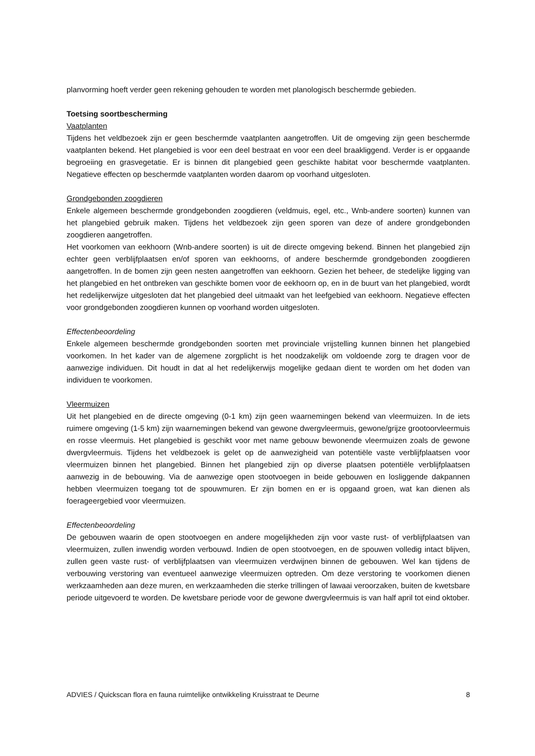planvorming hoeft verder geen rekening gehouden te worden met planologisch beschermde gebieden.
Toetsing soortbescherming
Vaatplanten
Tijdens het veldbezoek zijn er geen beschermde vaatplanten aangetroffen. Uit de omgeving zijn geen beschermde vaatplanten bekend. Het plangebied is voor een deel bestraat en voor een deel braakliggend. Verder is er opgaande begroeiing en grasvegetatie. Er is binnen dit plangebied geen geschikte habitat voor beschermde vaatplanten. Negatieve effecten op beschermde vaatplanten worden daarom op voorhand uitgesloten.
Grondgebonden zoogdieren
Enkele algemeen beschermde grondgebonden zoogdieren (veldmuis, egel, etc., Wnb-andere soorten) kunnen van het plangebied gebruik maken. Tijdens het veldbezoek zijn geen sporen van deze of andere grondgebonden zoogdieren aangetroffen.
Het voorkomen van eekhoorn (Wnb-andere soorten) is uit de directe omgeving bekend. Binnen het plangebied zijn echter geen verblijfplaatsen en/of sporen van eekhoorns, of andere beschermde grondgebonden zoogdieren aangetroffen. In de bomen zijn geen nesten aangetroffen van eekhoorn. Gezien het beheer, de stedelijke ligging van het plangebied en het ontbreken van geschikte bomen voor de eekhoorn op, en in de buurt van het plangebied, wordt het redelijkerwijze uitgesloten dat het plangebied deel uitmaakt van het leefgebied van eekhoorn. Negatieve effecten voor grondgebonden zoogdieren kunnen op voorhand worden uitgesloten.
Effectenbeoordeling
Enkele algemeen beschermde grondgebonden soorten met provinciale vrijstelling kunnen binnen het plangebied voorkomen. In het kader van de algemene zorgplicht is het noodzakelijk om voldoende zorg te dragen voor de aanwezige individuen. Dit houdt in dat al het redelijkerwijs mogelijke gedaan dient te worden om het doden van individuen te voorkomen.
Vleermuizen
Uit het plangebied en de directe omgeving (0-1 km) zijn geen waarnemingen bekend van vleermuizen. In de iets ruimere omgeving (1-5 km) zijn waarnemingen bekend van gewone dwergvleermuis, gewone/grijze grootoorvleermuis en rosse vleermuis. Het plangebied is geschikt voor met name gebouw bewonende vleermuizen zoals de gewone dwergvleermuis. Tijdens het veldbezoek is gelet op de aanwezigheid van potentiële vaste verblijfplaatsen voor vleermuizen binnen het plangebied. Binnen het plangebied zijn op diverse plaatsen potentiële verblijfplaatsen aanwezig in de bebouwing. Via de aanwezige open stootvoegen in beide gebouwen en losliggende dakpannen hebben vleermuizen toegang tot de spouwmuren. Er zijn bomen en er is opgaand groen, wat kan dienen als foerageergebied voor vleermuizen.
Effectenbeoordeling
De gebouwen waarin de open stootvoegen en andere mogelijkheden zijn voor vaste rust- of verblijfplaatsen van vleermuizen, zullen inwendig worden verbouwd. Indien de open stootvoegen, en de spouwen volledig intact blijven, zullen geen vaste rust- of verblijfplaatsen van vleermuizen verdwijnen binnen de gebouwen. Wel kan tijdens de verbouwing verstoring van eventueel aanwezige vleermuizen optreden. Om deze verstoring te voorkomen dienen werkzaamheden aan deze muren, en werkzaamheden die sterke trillingen of lawaai veroorzaken, buiten de kwetsbare periode uitgevoerd te worden. De kwetsbare periode voor de gewone dwergvleermuis is van half april tot eind oktober.
ADVIES / Quickscan flora en fauna ruimtelijke ontwikkeling Kruisstraat te Deurne 8